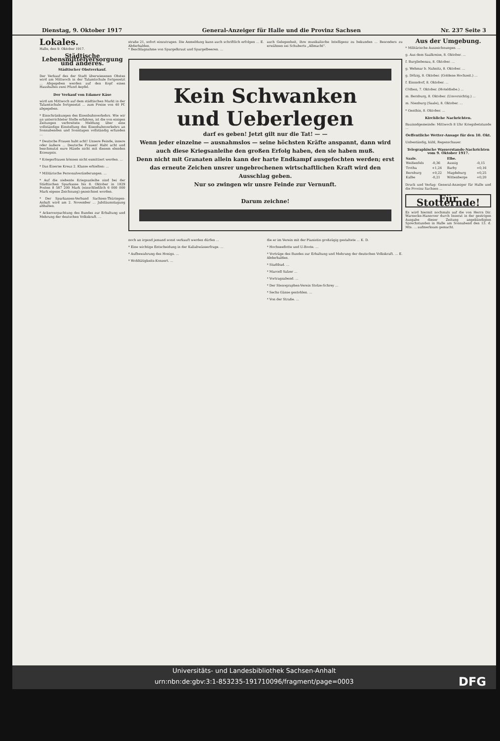Dienstag, 9. Oktober 1917 General-Anzeiger für Halle und die Provinz Sachsen Nr. 237 Seite 3
Lokales.
Halle, den 9. Oktober 1917.
Städtische Lebensmittelversorgung und anderes.
Städtischer Obstverkauf.
Der Verkauf des der Stadt überwiesenen Obstes wird am Mittwoch in der Talamtschule fortgesetzt ... Abgegeben werden auf den Kopf eines Haushaltes zwei Pfund Aepfel.
Der Verkauf von Edamer Käse
wird am Mittwoch auf dem städtischen Markt in der Talamtschule fortgesetzt ... zum Preise von 40 Pf. abgegeben.
* Einschränkungen des Eisenbahnverkehrs. Wie wir an unterrichteter Stelle erfahren, ist die von einigen Zeitungen verbreitete Meldung über eine vollständige Einstellung des Eisenbahnverkehrs an Sonnabenden und Sonntagen vollständig erfunden ...
* Deutsche Frauen habt acht! Unsere Feinde, innere oder äußere ... Deutsche Frauen! Habt acht und beschmutzt eure Hände nicht mit diesem elenden Erzeugnis.
* Kriegerfrauen können nicht exmittiert werden. ...
* Das Eiserne Kreuz 2. Klasse erhielten: ...
* Militärische Personalveränderungen. ...
* Auf die siebente Kriegsanleihe sind bei der Städtischen Sparkasse bis 8. Oktober in 1829 Posten 8 587 200 Mark (einschließlich 6 000 000 Mark eigene Zeichnung) gezeichnet worden.
* Der Sparkassen-Verband Sachsen-Thüringen-Anhalt wird am 2. November ... Jubiläumstagung abhalten.
* Ackerverpachtung des Bundes zur Erhaltung und Mehrung der deutschen Volkskraft. ...
straße 21, sofort einzutragen. Die Anmeldung kann auch schriftlich erfolgen ... E. Abderhalden.
* Beschlagnahme von Spargelkraut und Spargelbeeren. ...
auch Gelegenheit, ihre musikalische Intelligenz zu bekunden ... Besonders zu erwähnen sei Schuberts „Allmacht".
Kein Schwanken
und Ueberlegen
darf es geben! Jetzt gilt nur die Tat! — —
Wenn jeder einzelne — ausnahmslos — seine höchsten Kräfte anspannt, dann wird auch diese Kriegsanleihe den großen Erfolg haben, den sie haben muß.
Denn nicht mit Granaten allein kann der harte Endkampf ausgefochten werden; erst das erneute Zeichen unsrer ungebrochenen wirtschaftlichen Kraft wird den Ausschlag geben.
Nur so zwingen wir unsre Feinde zur Vernunft.
Darum zeichne!
noch an irgend jemand sonst verkauft werden dürfen ...
* Eine wichtige Entscheidung in der Kaliabwässerfrage. ...
* Aufbewahrung des Honigs. ...
* Wohltätigkeits-Konzert. ...
die er im Verein mit der Pianistin großzügig gestaltete ... K. D.
* Hochseeflotte und U-Boote. ...
* Vorträge des Bundes zur Erhaltung und Mehrung der deutschen Volkskraft. ... E. Abderhalden.
* Stadtbad. ...
* Marcell Salzer ...
* Vortragsabend. ...
* Der Stenographen-Verein Stolze-Schrey ...
* Sechs Gänse gestohlen. ...
* Von der Straße. ...
Aus der Umgebung.
* Militärische Auszeichnungen. ...
g. Aus dem Saalkreise, 8. Oktober. ...
f. Burgliebenau, 8. Oktober. ...
g. Wehmar b. Nahnitz, 8. Oktober. ...
g. Dölzig, 8. Oktober. (Goldene Hochzeit.) ...
f. Einnsdorf, 8. Oktober. ...
Cöthen, 7. Oktober. (Hoteldiebe.) ...
m. Bernburg, 8. Oktober. (Unvorsichtig.) ...
m. Nienburg (Saale), 8. Oktober. ...
* Genthin, 8. Oktober. ...
Kirchliche Nachrichten.
Bauinsdgemeinde: Mittwoch 8 Uhr Kriegsbetstunde ...
Oeffentliche Wetter-Ansage für den 10. Okt.
Unbeständig, kühl, Regenschauer.
Telegraphische Wasserstands-Nachrichten vom 9. Oktober 1917.
| Saale. | | Elbe. | |
| --- | --- | --- | --- |
| Weißenfels | -0,36 | Aussig | -0,15 |
| Trotha | +1,24 | Barby | +0,16 |
| Bernburg | +0,22 | Magdeburg | +0,25 |
| Kalbe | -0,21 | Wittenberge | +0,20 |
Druck und Verlag: General-Anzeiger für Halle und die Provinz Sachsen ...
Für Stotternde!
Es wird hiermit nochmals auf die von Herrn Dir. Warnecke-Hannover durch Inserat in der gestrigen Ausgabe dieser Zeitung angekündigten Sprechstunden in Halle am Sonnabend den 13. d. Mts. ... aufmerksam gemacht.
Universitäts- und Landesbibliothek Sachsen-Anhalt
urn:nbn:de:gbv:3:1-853235-191710096/fragment/page=0003 DFG